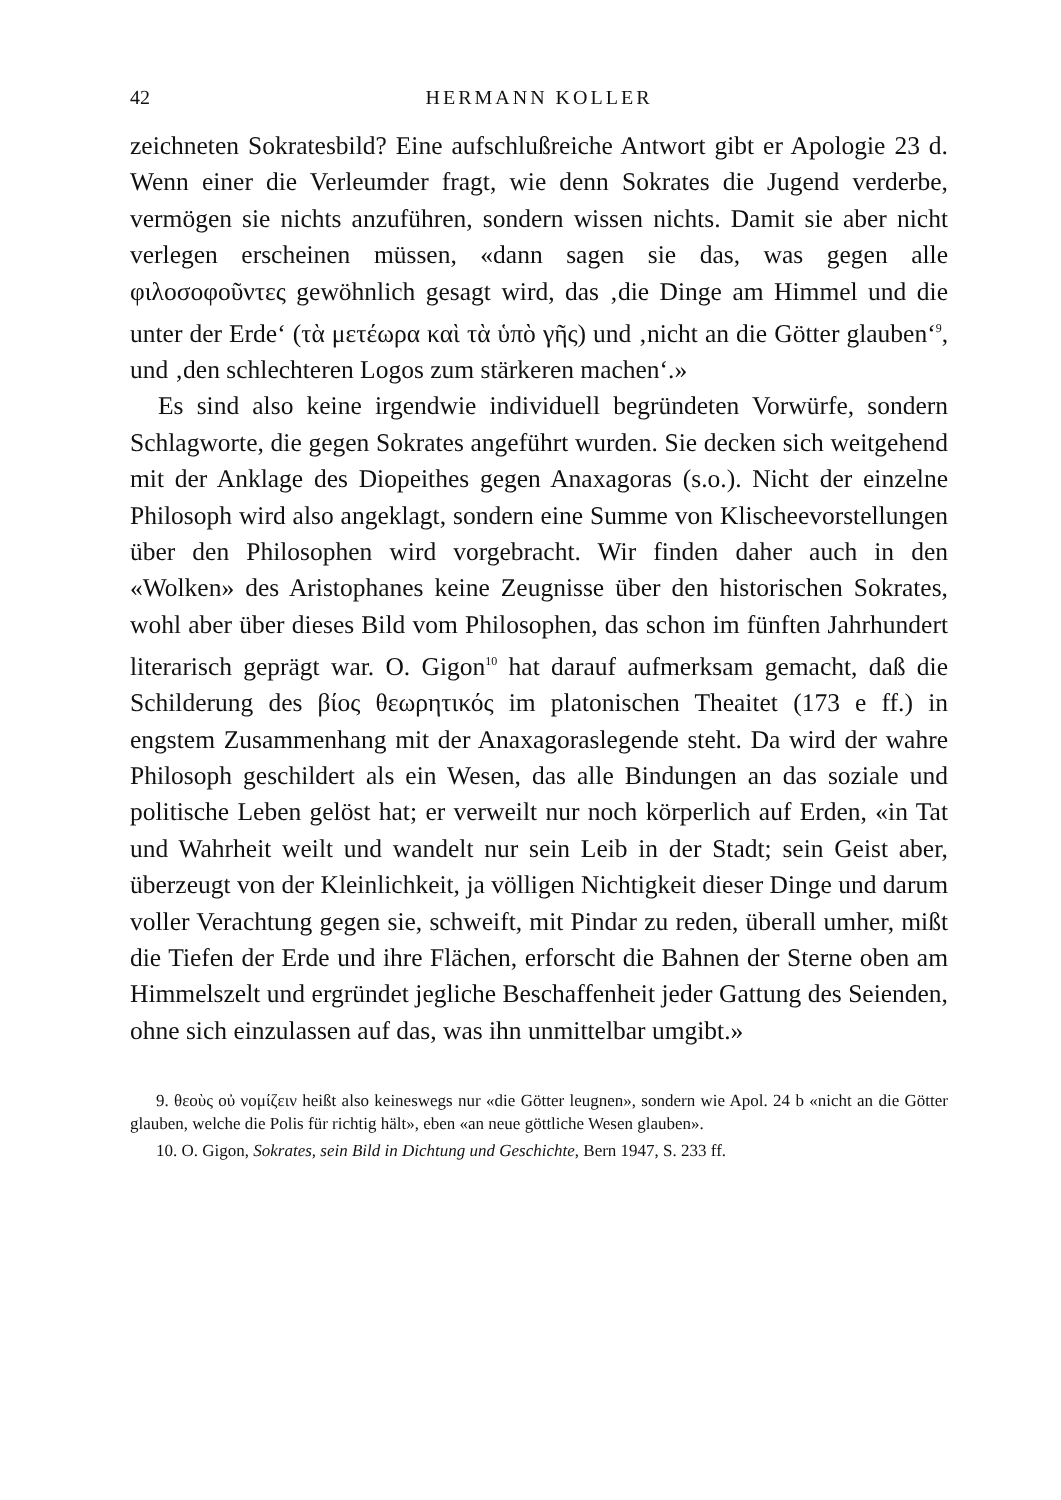42 HERMANN KOLLER
zeichneten Sokratesbild? Eine aufschlußreiche Antwort gibt er Apologie 23 d. Wenn einer die Verleumder fragt, wie denn Sokrates die Jugend verderbe, vermögen sie nichts anzuführen, sondern wissen nichts. Damit sie aber nicht verlegen erscheinen müssen, «dann sagen sie das, was gegen alle φιλοσοφοῦντες gewöhnlich gesagt wird, das ‚die Dinge am Himmel und die unter der Erde‘ (τὰ μετέωρα καὶ τὰ ὑπὸ γῆς) und ‚nicht an die Götter glauben‘<sup>9</sup>, und ‚den schlechteren Logos zum stärkeren machen‘.»
Es sind also keine irgendwie individuell begründeten Vorwürfe, sondern Schlagworte, die gegen Sokrates angeführt wurden. Sie decken sich weitgehend mit der Anklage des Diopeithes gegen Anaxagoras (s.o.). Nicht der einzelne Philosoph wird also angeklagt, sondern eine Summe von Klischeevorstellungen über den Philosophen wird vorgebracht. Wir finden daher auch in den «Wolken» des Aristophanes keine Zeugnisse über den historischen Sokrates, wohl aber über dieses Bild vom Philosophen, das schon im fünften Jahrhundert literarisch geprägt war. O. Gigon<sup>10</sup> hat darauf aufmerksam gemacht, daß die Schilderung des βίος θεωρητικός im platonischen Theaitet (173 e ff.) in engstem Zusammenhang mit der Anaxagoraslegende steht. Da wird der wahre Philosoph geschildert als ein Wesen, das alle Bindungen an das soziale und politische Leben gelöst hat; er verweilt nur noch körperlich auf Erden, «in Tat und Wahrheit weilt und wandelt nur sein Leib in der Stadt; sein Geist aber, überzeugt von der Kleinlichkeit, ja völligen Nichtigkeit dieser Dinge und darum voller Verachtung gegen sie, schweift, mit Pindar zu reden, überall umher, mißt die Tiefen der Erde und ihre Flächen, erforscht die Bahnen der Sterne oben am Himmelszelt und ergründet jegliche Beschaffenheit jeder Gattung des Seienden, ohne sich einzulassen auf das, was ihn unmittelbar umgibt.»
9. θεοὺς οὐ νομίζειν heißt also keineswegs nur «die Götter leugnen», sondern wie Apol. 24 b «nicht an die Götter glauben, welche die Polis für richtig hält», eben «an neue göttliche Wesen glauben».
10. O. Gigon, Sokrates, sein Bild in Dichtung und Geschichte, Bern 1947, S. 233 ff.